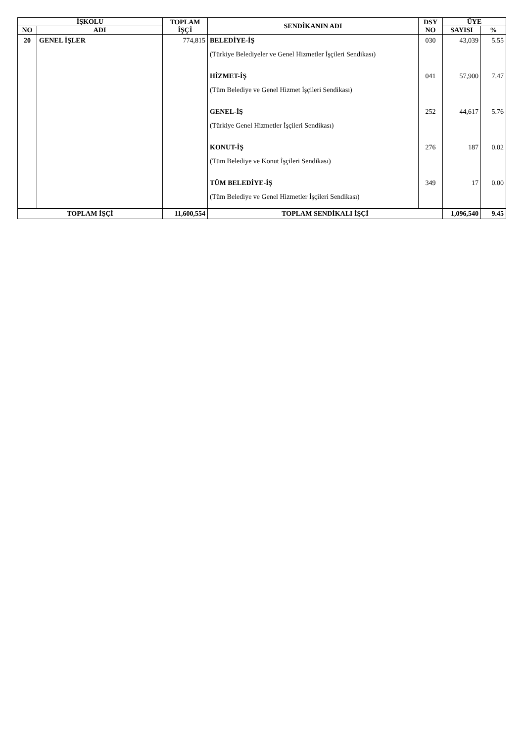| İŞKOLU | | TOPLAM İŞÇİ | SENDİKANIN ADI | DSY NO | ÜYE | |
| --- | --- | --- | --- | --- | --- | --- |
| NO | ADI | | | | SAYISI | % |
| 20 | GENEL İŞLER | 774,815 | BELEDİYE-İŞ (Türkiye Belediyeler ve Genel Hizmetler İşçileri Sendikası) | 030 | 43,039 | 5.55 |
| | | | HİZMET-İŞ (Tüm Belediye ve Genel Hizmet İşçileri Sendikası) | 041 | 57,900 | 7.47 |
| | | | GENEL-İŞ (Türkiye Genel Hizmetler İşçileri Sendikası) | 252 | 44,617 | 5.76 |
| | | | KONUT-İŞ (Tüm Belediye ve Konut İşçileri Sendikası) | 276 | 187 | 0.02 |
| | | | TÜM BELEDİYE-İŞ (Tüm Belediye ve Genel Hizmetler İşçileri Sendikası) | 349 | 17 | 0.00 |
| TOPLAM İŞÇİ | | 11,600,554 | TOPLAM SENDİKALI İŞÇİ | | 1,096,540 | 9.45 |